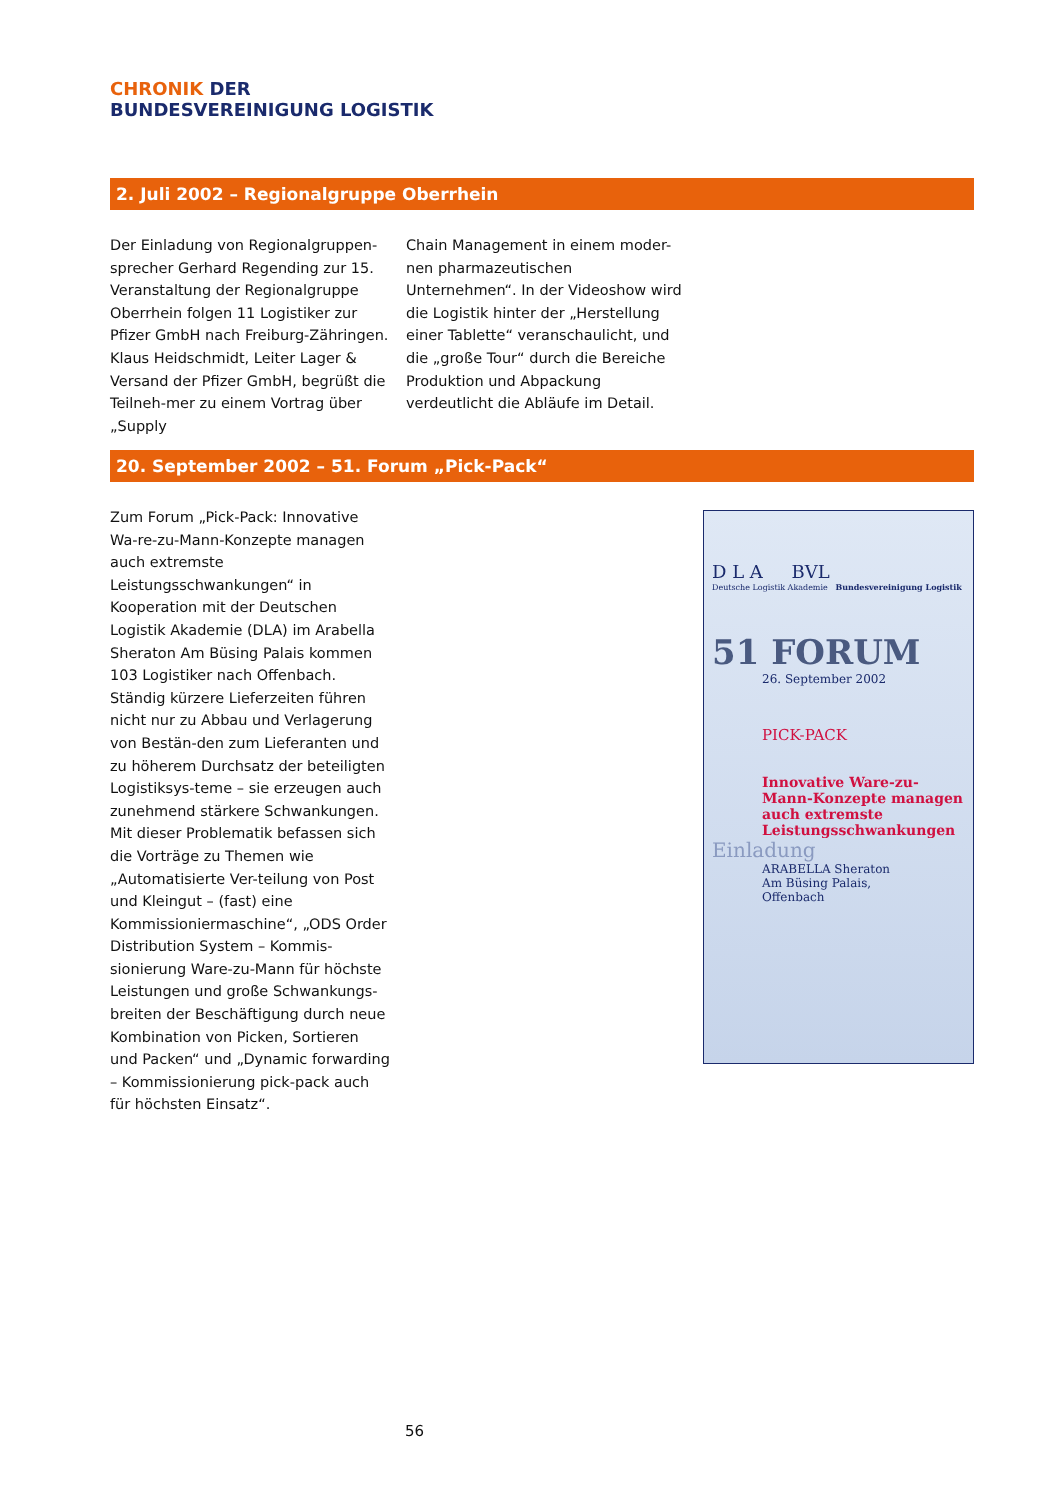CHRONIK DER
BUNDESVEREINIGUNG LOGISTIK
2. Juli 2002 – Regionalgruppe Oberrhein
Der Einladung von Regionalgruppen-sprecher Gerhard Regending zur 15. Veranstaltung der Regionalgruppe Oberrhein folgen 11 Logistiker zur Pfizer GmbH nach Freiburg-Zähringen. Klaus Heidschmidt, Leiter Lager & Versand der Pfizer GmbH, begrüßt die Teilneh-mer zu einem Vortrag über „Supply
Chain Management in einem moder-nen pharmazeutischen Unternehmen“. In der Videoshow wird die Logistik hinter der „Herstellung einer Tablette“ veranschaulicht, und die „große Tour“ durch die Bereiche Produktion und Abpackung verdeutlicht die Abläufe im Detail.
20. September 2002 – 51. Forum „Pick-Pack“
Zum Forum „Pick-Pack: Innovative Wa-re-zu-Mann-Konzepte managen auch extremste Leistungsschwankungen“ in Kooperation mit der Deutschen Logistik Akademie (DLA) im Arabella Sheraton Am Büsing Palais kommen 103 Logistiker nach Offenbach. Ständig kürzere Lieferzeiten führen nicht nur zu Abbau und Verlagerung von Bestän-den zum Lieferanten und zu höherem Durchsatz der beteiligten Logistiksys-teme – sie erzeugen auch zunehmend stärkere Schwankungen. Mit dieser Problematik befassen sich die Vorträge zu Themen wie „Automatisierte Ver-teilung von Post und Kleingut – (fast) eine Kommissioniermaschine“, „ODS Order Distribution System – Kommis-sionierung Ware-zu-Mann für höchste Leistungen und große Schwankungs-breiten der Beschäftigung durch neue Kombination von Picken, Sortieren und Packen“ und „Dynamic forwarding – Kommissionierung pick-pack auch für höchsten Einsatz“.
D L A BVL
Deutsche Logistik Akademie Bundesvereinigung Logistik
51 FORUM
26. September 2002
PICK-PACK
Innovative Ware-zu-Mann-Konzepte managen auch extremste Leistungsschwankungen
Einladung
ARABELLA Sheraton
Am Büsing Palais,
Offenbach
56